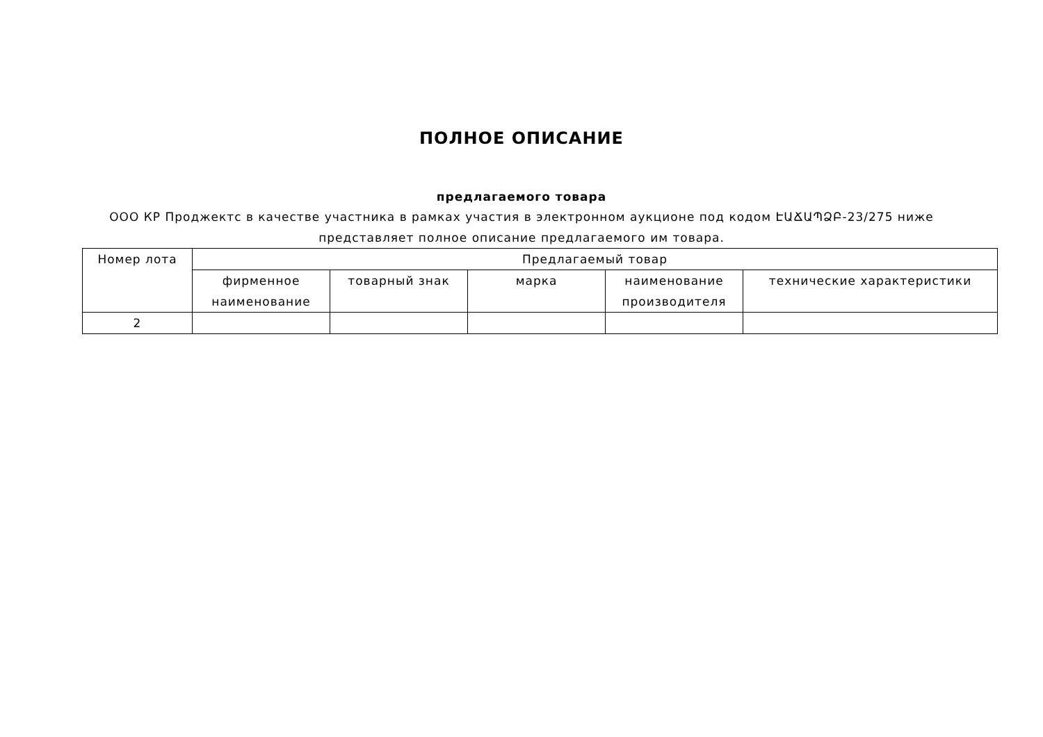ПОЛНОЕ ОПИСАНИЕ
предлагаемого товара
ООО КР Проджектс в качестве участника в рамках участия в электронном аукционе под кодом ԷԱՃԱՊՁԲ-23/275 ниже представляет полное описание предлагаемого им товара.
| Номер лота | Предлагаемый товар | | | | |
| --- | --- | --- | --- | --- | --- |
| | фирменное наименование | товарный знак | марка | наименование производителя | технические характеристики |
| 2 | | | | | |